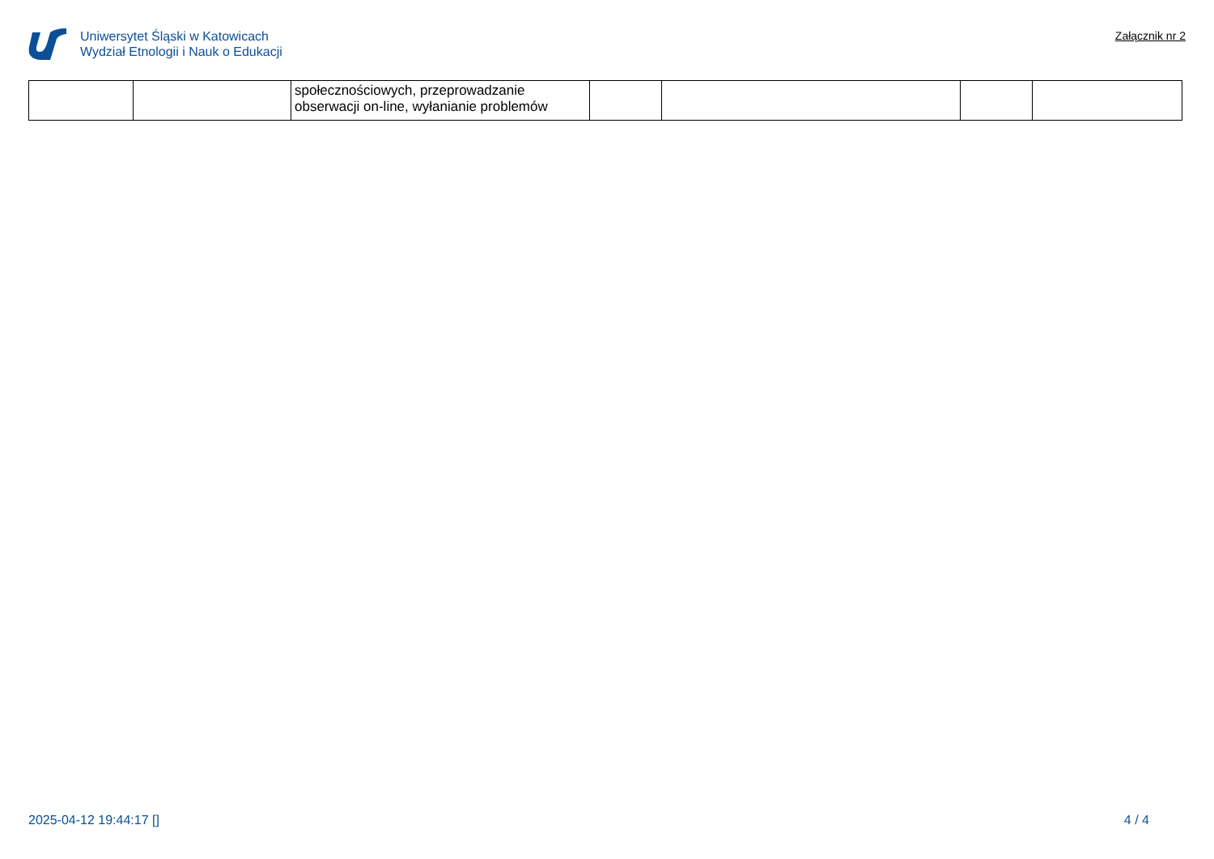Uniwersytet Śląski w Katowicach
Wydział Etnologii i Nauk o Edukacji
Załącznik nr 2
| | | społecznościowych, przeprowadzanie obserwacji on-line, wyłanianie problemów | | | | |
2025-04-12 19:44:17 [] 4 / 4